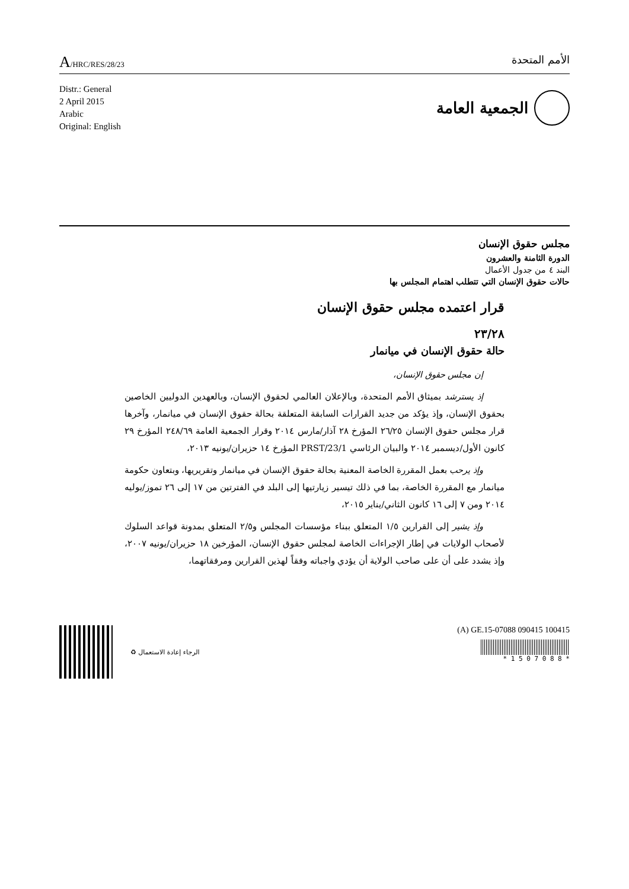A/HRC/RES/28/23
الأمم المتحدة
Distr.: General
2 April 2015
Arabic
Original: English
الجمعية العامة
مجلس حقوق الإنسان
الدورة الثامنة والعشرون
البند ٤ من جدول الأعمال
حالات حقوق الإنسان التي تتطلب اهتمام المجلس بها
قرار اعتمده مجلس حقوق الإنسان
٢٣/٢٨
حالة حقوق الإنسان في ميانمار
إن مجلس حقوق الإنسان،
إذ يسترشد بميثاق الأمم المتحدة، وبالإعلان العالمي لحقوق الإنسان، وبالعهدين الدوليين الخاصين بحقوق الإنسان، وإذ يؤكد من جديد القرارات السابقة المتعلقة بحالة حقوق الإنسان في ميانمار، وآخرها قرار مجلس حقوق الإنسان ٢٦/٢٥ المؤرخ ٢٨ آذار/مارس ٢٠١٤ وقرار الجمعية العامة ٢٤٨/٦٩ المؤرخ ٢٩ كانون الأول/ديسمبر ٢٠١٤ والبيان الرئاسي PRST/23/1 المؤرخ ١٤ حزيران/يونيه ٢٠١٣،
وإذ يرحب بعمل المقررة الخاصة المعنية بحالة حقوق الإنسان في ميانمار وتقريريها، وبتعاون حكومة ميانمار مع المقررة الخاصة، بما في ذلك تيسير زيارتيها إلى البلد في الفترتين من ١٧ إلى ٢٦ تموز/يوليه ٢٠١٤ ومن ٧ إلى ١٦ كانون الثاني/يناير ٢٠١٥،
وإذ يشير إلى القرارين ١/٥ المتعلق ببناء مؤسسات المجلس و٢/٥ المتعلق بمدونة قواعد السلوك لأصحاب الولايات في إطار الإجراءات الخاصة لمجلس حقوق الإنسان، المؤرخين ١٨ حزيران/يونيه ٢٠٠٧، وإذ يشدد على أن على صاحب الولاية أن يؤدي واجباته وفقاً لهذين القرارين ومرفقاتهما،
الرجاء إعادة الاستعمال ♻
(A) GE.15-07088 090415 100415
* 1 5 0 7 0 8 8 *